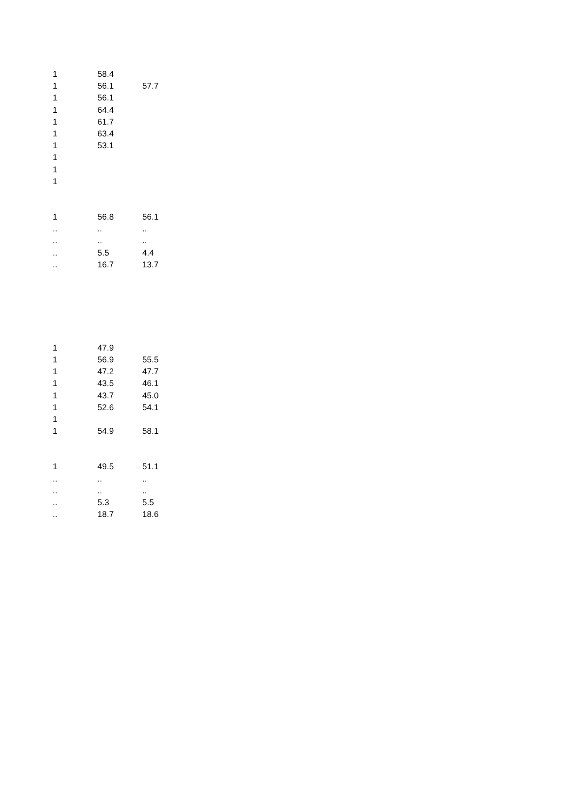| 1 | 58.4 | |
| 1 | 56.1 | 57.7 |
| 1 | 56.1 | |
| 1 | 64.4 | |
| 1 | 61.7 | |
| 1 | 63.4 | |
| 1 | 53.1 | |
| 1 | | |
| 1 | | |
| 1 | | |
| 1 | 56.8 | 56.1 |
| .. | .. | .. |
| .. | .. | .. |
| .. | 5.5 | 4.4 |
| .. | 16.7 | 13.7 |
| 1 | 47.9 | |
| 1 | 56.9 | 55.5 |
| 1 | 47.2 | 47.7 |
| 1 | 43.5 | 46.1 |
| 1 | 43.7 | 45.0 |
| 1 | 52.6 | 54.1 |
| 1 | | |
| 1 | 54.9 | 58.1 |
| 1 | 49.5 | 51.1 |
| .. | .. | .. |
| .. | .. | .. |
| .. | 5.3 | 5.5 |
| .. | 18.7 | 18.6 |